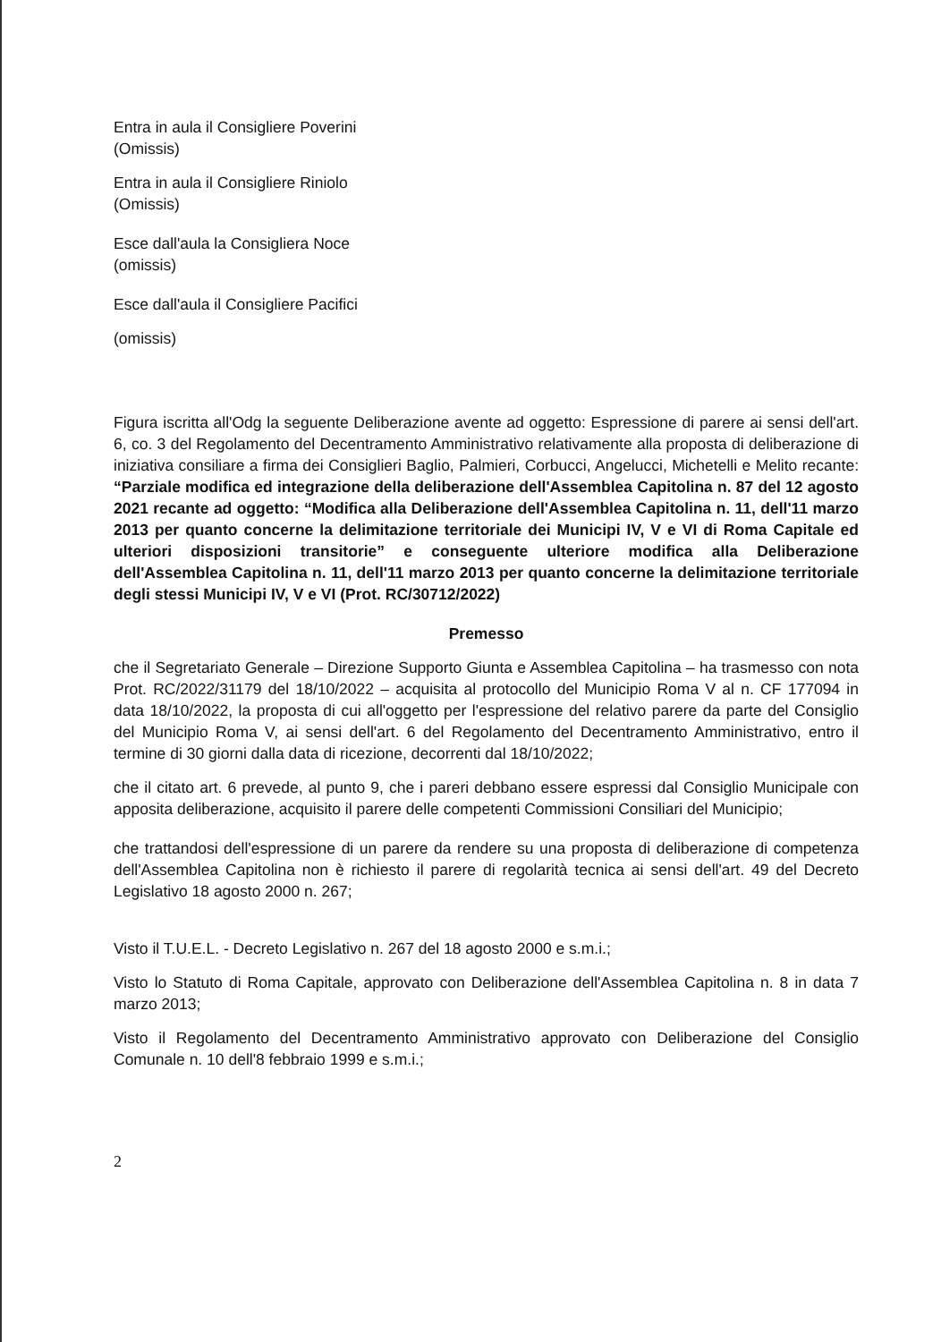Entra in aula il Consigliere Poverini
(Omissis)
Entra in aula il Consigliere Riniolo
(Omissis)
Esce dall'aula la Consigliera Noce
(omissis)
Esce dall'aula il Consigliere Pacifici
(omissis)
Figura iscritta all'Odg la seguente Deliberazione avente ad oggetto: Espressione di parere ai sensi dell'art. 6, co. 3 del Regolamento del Decentramento Amministrativo relativamente alla proposta di deliberazione di iniziativa consiliare a firma dei Consiglieri Baglio, Palmieri, Corbucci, Angelucci, Michetelli e Melito recante: “Parziale modifica ed integrazione della deliberazione dell'Assemblea Capitolina n. 87 del 12 agosto 2021 recante ad oggetto: “Modifica alla Deliberazione dell'Assemblea Capitolina n. 11, dell'11 marzo 2013 per quanto concerne la delimitazione territoriale dei Municipi IV, V e VI di Roma Capitale ed ulteriori disposizioni transitorie” e conseguente ulteriore modifica alla Deliberazione dell'Assemblea Capitolina n. 11, dell'11 marzo 2013 per quanto concerne la delimitazione territoriale degli stessi Municipi IV, V e VI (Prot. RC/30712/2022)
Premesso
che il Segretariato Generale – Direzione Supporto Giunta e Assemblea Capitolina – ha trasmesso con nota Prot. RC/2022/31179 del 18/10/2022 – acquisita al protocollo del Municipio Roma V al n. CF 177094 in data 18/10/2022, la proposta di cui all'oggetto per l'espressione del relativo parere da parte del Consiglio del Municipio Roma V, ai sensi dell'art. 6 del Regolamento del Decentramento Amministrativo, entro il termine di 30 giorni dalla data di ricezione, decorrenti dal 18/10/2022;
che il citato art. 6 prevede, al punto 9, che i pareri debbano essere espressi dal Consiglio Municipale con apposita deliberazione, acquisito il parere delle competenti Commissioni Consiliari del Municipio;
che trattandosi dell'espressione di un parere da rendere su una proposta di deliberazione di competenza dell'Assemblea Capitolina non è richiesto il parere di regolarità tecnica ai sensi dell'art. 49 del Decreto Legislativo 18 agosto 2000 n. 267;
Visto il T.U.E.L. - Decreto Legislativo n. 267 del 18 agosto 2000 e s.m.i.;
Visto lo Statuto di Roma Capitale, approvato con Deliberazione dell'Assemblea Capitolina n. 8 in data 7 marzo 2013;
Visto il Regolamento del Decentramento Amministrativo approvato con Deliberazione del Consiglio Comunale n. 10 dell'8 febbraio 1999 e s.m.i.;
2